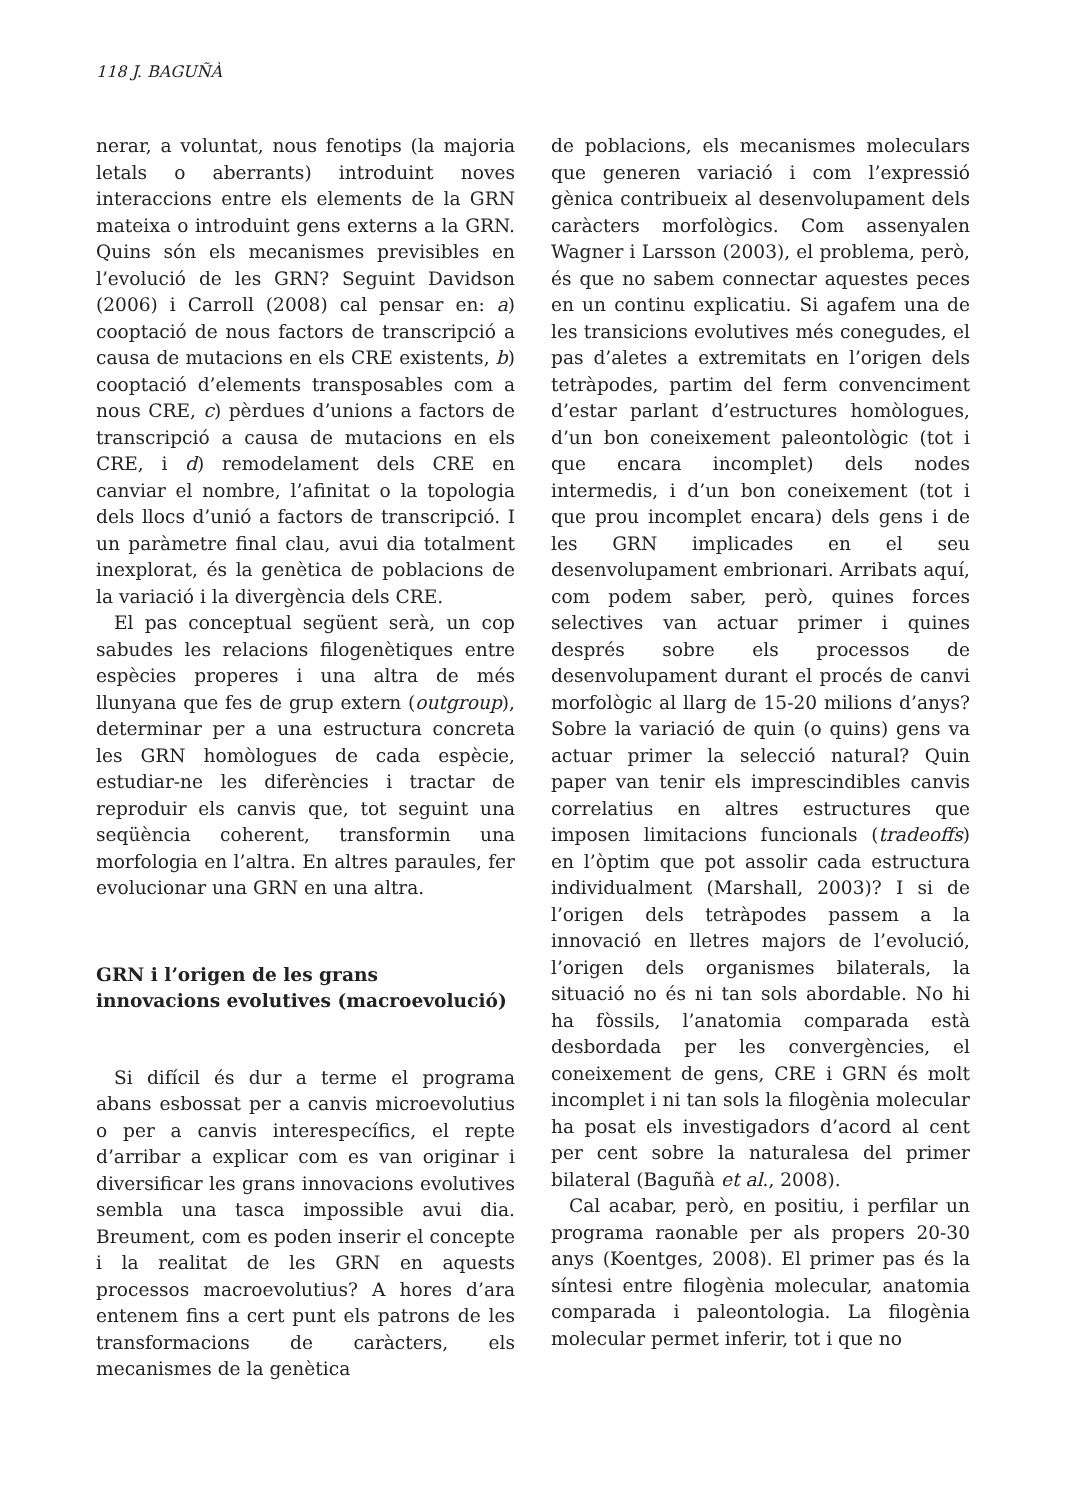118 J. BAGUÑÀ
nerar, a voluntat, nous fenotips (la majoria letals o aberrants) introduint noves interaccions entre els elements de la GRN mateixa o introduint gens externs a la GRN. Quins són els mecanismes previsibles en l’evolució de les GRN? Seguint Davidson (2006) i Carroll (2008) cal pensar en: a) cooptació de nous factors de transcripció a causa de mutacions en els CRE existents, b) cooptació d’elements transposables com a nous CRE, c) pèrdues d’unions a factors de transcripció a causa de mutacions en els CRE, i d) remodelament dels CRE en canviar el nombre, l’afinitat o la topologia dels llocs d’unió a factors de transcripció. I un paràmetre final clau, avui dia totalment inexplorat, és la genètica de poblacions de la variació i la divergència dels CRE.
El pas conceptual següent serà, un cop sabudes les relacions filogenètiques entre espècies properes i una altra de més llunyana que fes de grup extern (outgroup), determinar per a una estructura concreta les GRN homòlogues de cada espècie, estudiar-ne les diferències i tractar de reproduir els canvis que, tot seguint una seqüència coherent, transformin una morfologia en l’altra. En altres paraules, fer evolucionar una GRN en una altra.
GRN i l’origen de les grans
innovacions evolutives (macroevolució)
Si difícil és dur a terme el programa abans esbossat per a canvis microevolutius o per a canvis interespecífics, el repte d’arribar a explicar com es van originar i diversificar les grans innovacions evolutives sembla una tasca impossible avui dia. Breument, com es poden inserir el concepte i la realitat de les GRN en aquests processos macroevolutius? A hores d’ara entenem fins a cert punt els patrons de les transformacions de caràcters, els mecanismes de la genètica
de poblacions, els mecanismes moleculars que generen variació i com l’expressió gènica contribueix al desenvolupament dels caràcters morfològics. Com assenyalen Wagner i Larsson (2003), el problema, però, és que no sabem connectar aquestes peces en un continu explicatiu. Si agafem una de les transicions evolutives més conegudes, el pas d’aletes a extremitats en l’origen dels tetràpodes, partim del ferm convenciment d’estar parlant d’estructures homòlogues, d’un bon coneixement paleontològic (tot i que encara incomplet) dels nodes intermedis, i d’un bon coneixement (tot i que prou incomplet encara) dels gens i de les GRN implicades en el seu desenvolupament embrionari. Arribats aquí, com podem saber, però, quines forces selectives van actuar primer i quines després sobre els processos de desenvolupament durant el procés de canvi morfològic al llarg de 15-20 milions d’anys? Sobre la variació de quin (o quins) gens va actuar primer la selecció natural? Quin paper van tenir els imprescindibles canvis correlatius en altres estructures que imposen limitacions funcionals (tradeoffs) en l’òptim que pot assolir cada estructura individualment (Marshall, 2003)? I si de l’origen dels tetràpodes passem a la innovació en lletres majors de l’evolució, l’origen dels organismes bilaterals, la situació no és ni tan sols abordable. No hi ha fòssils, l’anatomia comparada està desbordada per les convergències, el coneixement de gens, CRE i GRN és molt incomplet i ni tan sols la filogènia molecular ha posat els investigadors d’acord al cent per cent sobre la naturalesa del primer bilateral (Baguñà et al., 2008).
Cal acabar, però, en positiu, i perfilar un programa raonable per als propers 20-30 anys (Koentges, 2008). El primer pas és la síntesi entre filogènia molecular, anatomia comparada i paleontologia. La filogènia molecular permet inferir, tot i que no